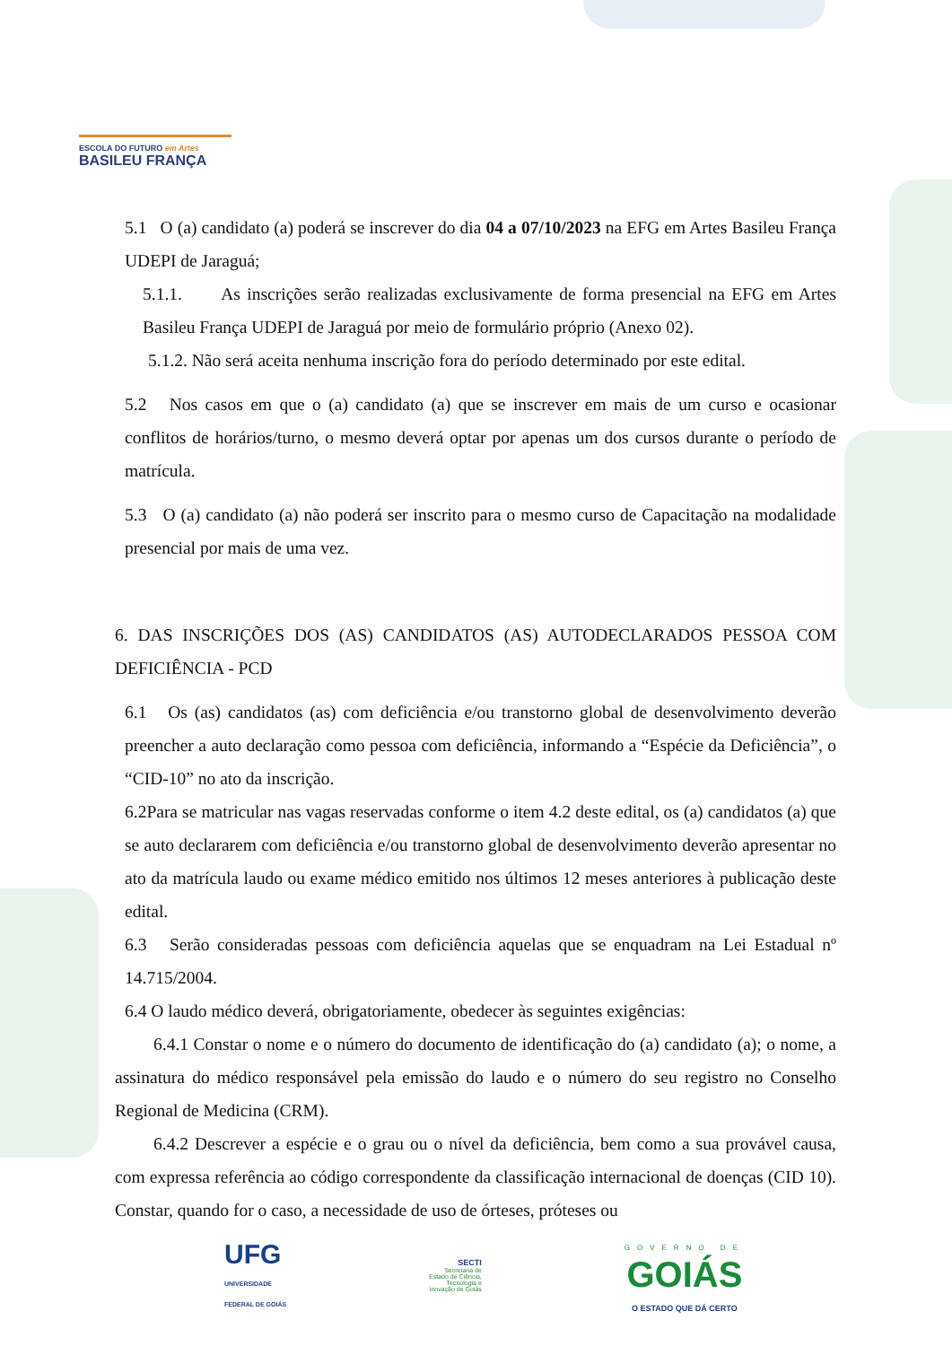ESCOLA DO FUTURO em Artes
BASILEU FRANÇA
5.1 O (a) candidato (a) poderá se inscrever do dia 04 a 07/10/2023 na EFG em Artes Basileu França UDEPI de Jaraguá;
5.1.1. As inscrições serão realizadas exclusivamente de forma presencial na EFG em Artes Basileu França UDEPI de Jaraguá por meio de formulário próprio (Anexo 02).
5.1.2. Não será aceita nenhuma inscrição fora do período determinado por este edital.
5.2 Nos casos em que o (a) candidato (a) que se inscrever em mais de um curso e ocasionar conflitos de horários/turno, o mesmo deverá optar por apenas um dos cursos durante o período de matrícula.
5.3 O (a) candidato (a) não poderá ser inscrito para o mesmo curso de Capacitação na modalidade presencial por mais de uma vez.
6. DAS INSCRIÇÕES DOS (AS) CANDIDATOS (AS) AUTODECLARADOS PESSOA COM DEFICIÊNCIA - PCD
6.1 Os (as) candidatos (as) com deficiência e/ou transtorno global de desenvolvimento deverão preencher a auto declaração como pessoa com deficiência, informando a “Espécie da Deficiência”, o “CID-10” no ato da inscrição.
6.2Para se matricular nas vagas reservadas conforme o item 4.2 deste edital, os (a) candidatos (a) que se auto declararem com deficiência e/ou transtorno global de desenvolvimento deverão apresentar no ato da matrícula laudo ou exame médico emitido nos últimos 12 meses anteriores à publicação deste edital.
6.3 Serão consideradas pessoas com deficiência aquelas que se enquadram na Lei Estadual nº 14.715/2004.
6.4 O laudo médico deverá, obrigatoriamente, obedecer às seguintes exigências:
6.4.1 Constar o nome e o número do documento de identificação do (a) candidato (a); o nome, a assinatura do médico responsável pela emissão do laudo e o número do seu registro no Conselho Regional de Medicina (CRM).
6.4.2 Descrever a espécie e o grau ou o nível da deficiência, bem como a sua provável causa, com expressa referência ao código correspondente da classificação internacional de doenças (CID 10). Constar, quando for o caso, a necessidade de uso de órteses, próteses ou
UFG
UNIVERSIDADE
FEDERAL DE GOIÁS
SECTI
Secretaria de
Estado de Ciência,
Tecnologia e
Inovação de Goiás
GOVERNO DE
GOIÁS
O ESTADO QUE DÁ CERTO